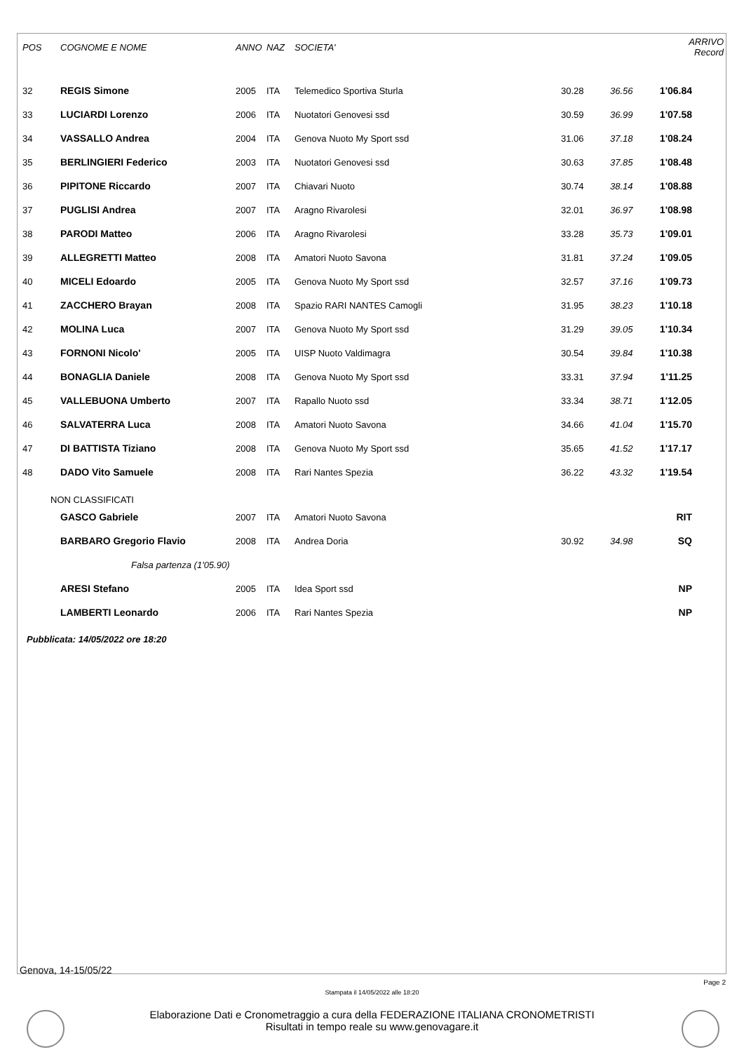| POS | COGNOME E NOME | ANNO | NAZ | SOCIETA' | | | ARRIVO Record |
| --- | --- | --- | --- | --- | --- | --- | --- |
| 32 | REGIS Simone | 2005 | ITA | Telemedico Sportiva Sturla | 30.28 | 36.56 | 1'06.84 |
| 33 | LUCIARDI Lorenzo | 2006 | ITA | Nuotatori Genovesi ssd | 30.59 | 36.99 | 1'07.58 |
| 34 | VASSALLO Andrea | 2004 | ITA | Genova Nuoto My Sport ssd | 31.06 | 37.18 | 1'08.24 |
| 35 | BERLINGIERI Federico | 2003 | ITA | Nuotatori Genovesi ssd | 30.63 | 37.85 | 1'08.48 |
| 36 | PIPITONE Riccardo | 2007 | ITA | Chiavari Nuoto | 30.74 | 38.14 | 1'08.88 |
| 37 | PUGLISI Andrea | 2007 | ITA | Aragno Rivarolesi | 32.01 | 36.97 | 1'08.98 |
| 38 | PARODI Matteo | 2006 | ITA | Aragno Rivarolesi | 33.28 | 35.73 | 1'09.01 |
| 39 | ALLEGRETTI Matteo | 2008 | ITA | Amatori Nuoto Savona | 31.81 | 37.24 | 1'09.05 |
| 40 | MICELI Edoardo | 2005 | ITA | Genova Nuoto My Sport ssd | 32.57 | 37.16 | 1'09.73 |
| 41 | ZACCHERO Brayan | 2008 | ITA | Spazio RARI NANTES Camogli | 31.95 | 38.23 | 1'10.18 |
| 42 | MOLINA Luca | 2007 | ITA | Genova Nuoto My Sport ssd | 31.29 | 39.05 | 1'10.34 |
| 43 | FORNONI Nicolo' | 2005 | ITA | UISP Nuoto Valdimagra | 30.54 | 39.84 | 1'10.38 |
| 44 | BONAGLIA Daniele | 2008 | ITA | Genova Nuoto My Sport ssd | 33.31 | 37.94 | 1'11.25 |
| 45 | VALLEBUONA Umberto | 2007 | ITA | Rapallo Nuoto ssd | 33.34 | 38.71 | 1'12.05 |
| 46 | SALVATERRA Luca | 2008 | ITA | Amatori Nuoto Savona | 34.66 | 41.04 | 1'15.70 |
| 47 | DI BATTISTA Tiziano | 2008 | ITA | Genova Nuoto My Sport ssd | 35.65 | 41.52 | 1'17.17 |
| 48 | DADO Vito Samuele | 2008 | ITA | Rari Nantes Spezia | 36.22 | 43.32 | 1'19.54 |
| NON CLASSIFICATI | | | | | | | |
| | GASCO Gabriele | 2007 | ITA | Amatori Nuoto Savona | | | RIT |
| | BARBARO Gregorio Flavio | 2008 | ITA | Andrea Doria | 30.92 | 34.98 | SQ |
| Falsa partenza (1'05.90) | | | | | | | |
| | ARESI Stefano | 2005 | ITA | Idea Sport ssd | | | NP |
| | LAMBERTI Leonardo | 2006 | ITA | Rari Nantes Spezia | | | NP |
Pubblicata: 14/05/2022 ore 18:20
Genova, 14-15/05/22
Page 2
Stampata il 14/05/2022 alle 18:20
Elaborazione Dati e Cronometraggio a cura della FEDERAZIONE ITALIANA CRONOMETRISTI
Risultati in tempo reale su www.genovagare.it